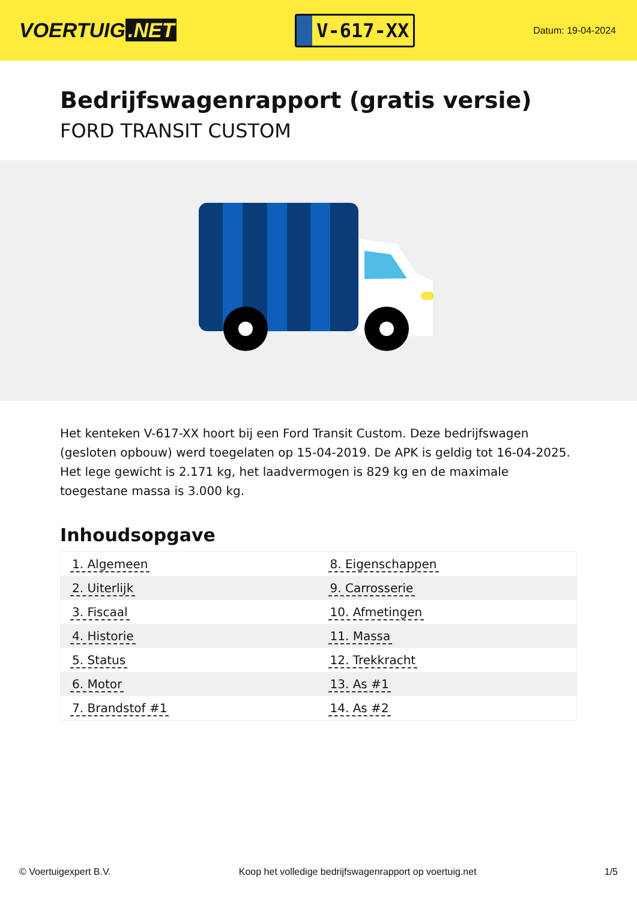VOERTUIG.NET
V-617-XX
Datum: 19-04-2024
Bedrijfswagenrapport (gratis versie)
FORD TRANSIT CUSTOM
Het kenteken V-617-XX hoort bij een Ford Transit Custom. Deze bedrijfswagen (gesloten opbouw) werd toegelaten op 15-04-2019. De APK is geldig tot 16-04-2025. Het lege gewicht is 2.171 kg, het laadvermogen is 829 kg en de maximale toegestane massa is 3.000 kg.
Inhoudsopgave
| 1. Algemeen | 8. Eigenschappen |
| 2. Uiterlijk | 9. Carrosserie |
| 3. Fiscaal | 10. Afmetingen |
| 4. Historie | 11. Massa |
| 5. Status | 12. Trekkracht |
| 6. Motor | 13. As #1 |
| 7. Brandstof #1 | 14. As #2 |
© Voertuigexpert B.V. Koop het volledige bedrijfswagenrapport op voertuig.net
1/5